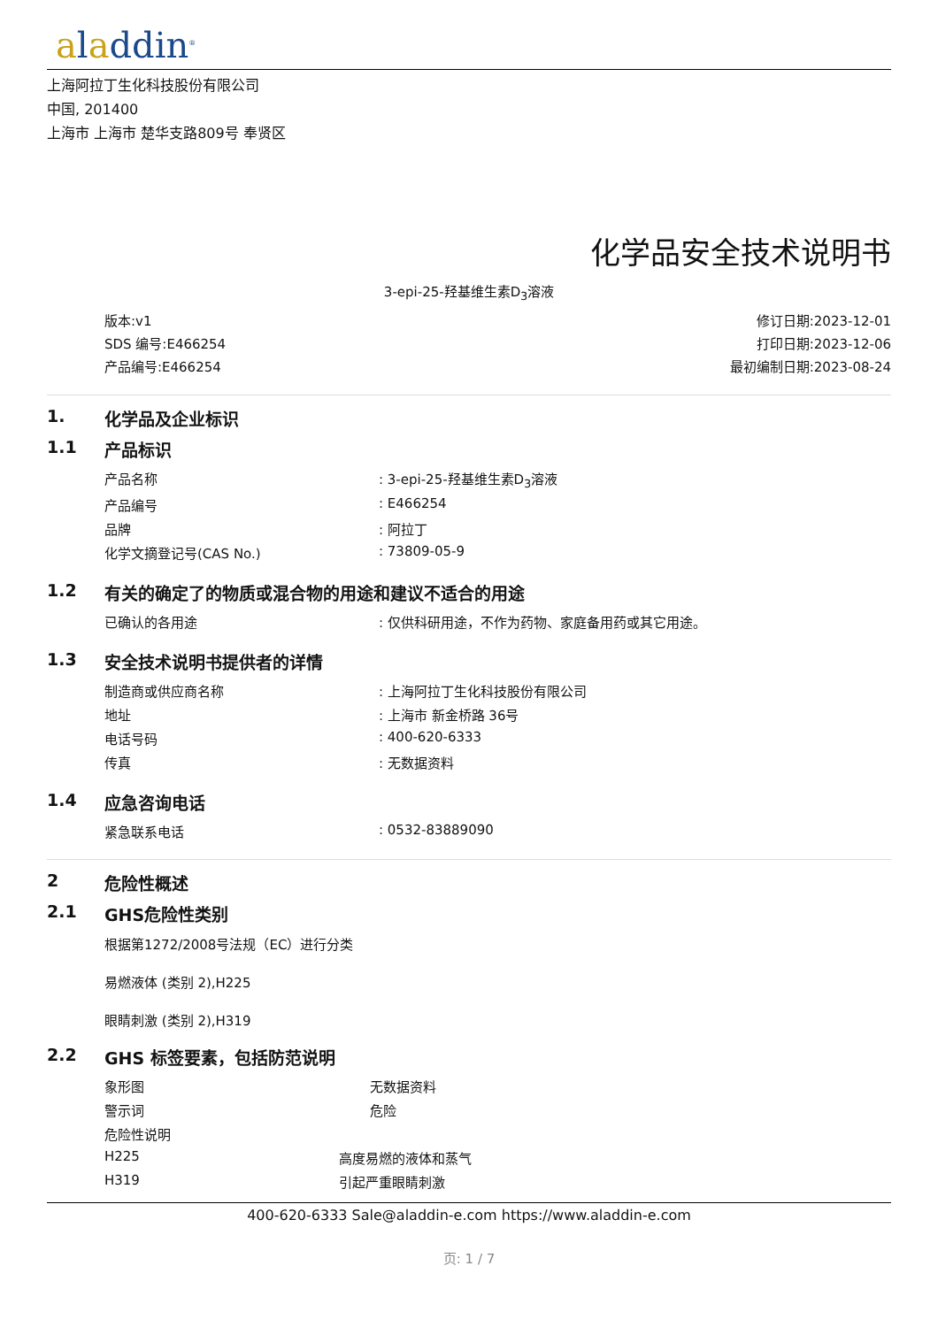aladdin<sup>®</sup>
上海阿拉丁生化科技股份有限公司
中国, 201400
上海市 上海市 楚华支路809号 奉贤区
化学品安全技术说明书
3-epi-25-羟基维生素D<sub>3</sub>溶液
版本:v1
SDS 编号:E466254
产品编号:E466254
修订日期:2023-12-01
打印日期:2023-12-06
最初编制日期:2023-08-24
1. 化学品及企业标识
1.1 产品标识
| 产品名称 | : 3-epi-25-羟基维生素D<sub>3</sub>溶液 |
| 产品编号 | : E466254 |
| 品牌 | : 阿拉丁 |
| 化学文摘登记号(CAS No.) | : 73809-05-9 |
1.2 有关的确定了的物质或混合物的用途和建议不适合的用途
| 已确认的各用途 | : 仅供科研用途，不作为药物、家庭备用药或其它用途。 |
1.3 安全技术说明书提供者的详情
| 制造商或供应商名称 | : 上海阿拉丁生化科技股份有限公司 |
| 地址 | : 上海市 新金桥路 36号 |
| 电话号码 | : 400-620-6333 |
| 传真 | : 无数据资料 |
1.4 应急咨询电话
| 紧急联系电话 | : 0532-83889090 |
2 危险性概述
2.1 GHS危险性类别
根据第1272/2008号法规（EC）进行分类
易燃液体 (类别 2),H225
眼睛刺激 (类别 2),H319
2.2 GHS 标签要素，包括防范说明
| 象形图 | 无数据资料 |
| 警示词 | 危险 |
| 危险性说明 | |
| H225 | 高度易燃的液体和蒸气 |
| H319 | 引起严重眼睛刺激 |
400-620-6333 Sale@aladdin-e.com https://www.aladdin-e.com
页: 1 / 7